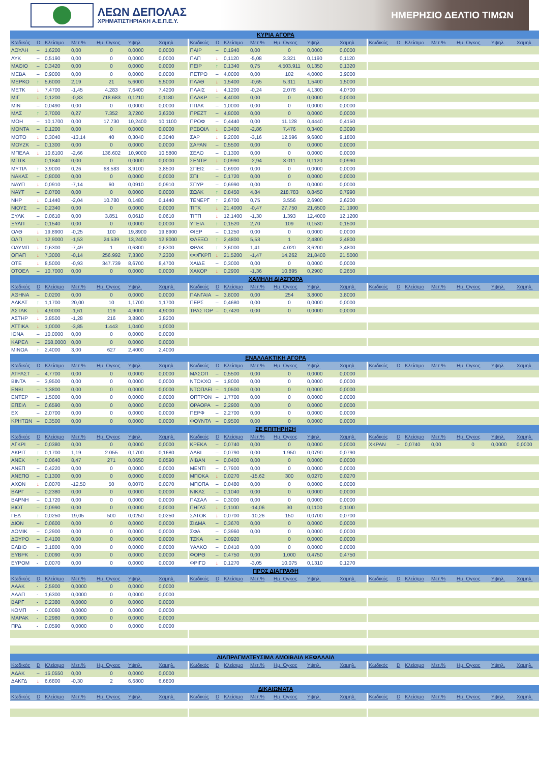ΛΕΩΝ ΔΕΠΟΛΑΣ
ΧΡΗΜΑΤΙΣΤΗΡΙΑΚΗ Α.Ε.Π.Ε.Υ.
ΗΜΕΡΗΣΙΟ ΔΕΛΤΙΟ ΤΙΜΩΝ
| ΚΥΡΙΑ ΑΓΟΡΑ | | | | | | | | | | | | | | | | | | | | |
| Κωδικός | D | Κλείσιμο | Μετ.% | Ημ. Όγκος | Υψηλ. | Χαμηλ. | Κωδικός | D | Κλείσιμο | Μετ.% | Ημ. Όγκος | Υψηλ. | Χαμηλ. | Κωδικός | D | Κλείσιμο | Μετ.% | Ημ. Όγκος | Υψηλ. | Χαμηλ. |
| ΛΟΥΛΗ | – | 1,6200 | 0,00 | 0 | 0,0000 | 0,0000 | ΠΑΙΡ | – | 0,1940 | 0,00 | 0 | 0,0000 | 0,0000 | | | | | | | |
| ΛΥΚ | – | 0,5190 | 0,00 | 0 | 0,0000 | 0,0000 | ΠΑΠ | ↓ | 0,1120 | -5,08 | 3.321 | 0,1190 | 0,1120 | | | | | | | |
| ΜΑΘΙΟ | – | 0,3420 | 0,00 | 0 | 0,0000 | 0,0000 | ΠΕΙΡ | ↑ | 0,1340 | 0,75 | 4.503.911 | 0,1350 | 0,1320 | | | | | | | |
| ΜΕΒΑ | – | 0,9000 | 0,00 | 0 | 0,0000 | 0,0000 | ΠΕΤΡΟ | – | 4,0000 | 0,00 | 102 | 4,0000 | 3,9000 | | | | | | | |
| ΜΕΡΚΟ | ↑ | 5,6000 | 2,19 | 21 | 5,6000 | 5,5000 | ΠΛΑΘ | ↓ | 1,5400 | -0,65 | 5.311 | 1,5400 | 1,5000 | | | | | | | |
| ΜΕΤΚ | ↓ | 7,4700 | -1,45 | 4.283 | 7,6400 | 7,4200 | ΠΛΑΙΣ | ↓ | 4,1200 | -0,24 | 2.078 | 4,1300 | 4,0700 | | | | | | | |
| ΜΙΓ | ↓ | 0,1200 | -0,83 | 718.683 | 0,1210 | 0,1180 | ΠΛΑΚΡ | – | 4,4000 | 0,00 | 0 | 0,0000 | 0,0000 | | | | | | | |
| ΜΙΝ | – | 0,0490 | 0,00 | 0 | 0,0000 | 0,0000 | ΠΠΑΚ | – | 1,0000 | 0,00 | 0 | 0,0000 | 0,0000 | | | | | | | |
| ΜΛΣ | ↑ | 3,7000 | 0,27 | 7.352 | 3,7200 | 3,6300 | ΠΡΕΖΤ | – | 4,8000 | 0,00 | 0 | 0,0000 | 0,0000 | | | | | | | |
| ΜΟΗ | – | 10,1700 | 0,00 | 17.730 | 10,2400 | 10,1100 | ΠΡΟΦ | – | 0,4440 | 0,00 | 11.128 | 0,4440 | 0,4150 | | | | | | | |
| ΜΟΝΤΑ | – | 0,1200 | 0,00 | 0 | 0,0000 | 0,0000 | ΡΕΒΟΙΛ | ↓ | 0,3400 | -2,86 | 7.476 | 0,3400 | 0,3090 | | | | | | | |
| ΜΟΤΟ | ↓ | 0,3040 | -13,14 | 40 | 0,3040 | 0,3040 | ΣΑΡ | ↓ | 9,2000 | -3,16 | 12.596 | 9,6800 | 9,1800 | | | | | | | |
| ΜΟΥΖΚ | – | 0,1300 | 0,00 | 0 | 0,0000 | 0,0000 | ΣΑΡΑΝ | – | 0,5500 | 0,00 | 0 | 0,0000 | 0,0000 | | | | | | | |
| ΜΠΕΛΑ | ↓ | 10,6100 | -2,66 | 136.602 | 10,9000 | 10,5800 | ΣΕΛΟ | – | 0,1300 | 0,00 | 0 | 0,0000 | 0,0000 | | | | | | | |
| ΜΠΤΚ | – | 0,1840 | 0,00 | 0 | 0,0000 | 0,0000 | ΣΕΝΤΡ | ↓ | 0,0990 | -2,94 | 3.011 | 0,1120 | 0,0990 | | | | | | | |
| ΜΥΤΙΛ | ↑ | 3,9000 | 0,26 | 68.583 | 3,9100 | 3,8500 | ΣΠΕΙΣ | – | 0,6900 | 0,00 | 0 | 0,0000 | 0,0000 | | | | | | | |
| ΝΑΚΑΣ | – | 0,8000 | 0,00 | 0 | 0,0000 | 0,0000 | ΣΠΙ | – | 0,1720 | 0,00 | 0 | 0,0000 | 0,0000 | | | | | | | |
| ΝΑΥΠ | ↓ | 0,0910 | -7,14 | 60 | 0,0910 | 0,0910 | ΣΠΥΡ | – | 0,6990 | 0,00 | 0 | 0,0000 | 0,0000 | | | | | | | |
| ΝΑΥΤ | – | 0,0700 | 0,00 | 0 | 0,0000 | 0,0000 | ΣΩΛΚ | ↑ | 0,8450 | 4,84 | 218.783 | 0,8450 | 0,7990 | | | | | | | |
| ΝΗΡ | ↓ | 0,1440 | -2,04 | 10.780 | 0,1480 | 0,1440 | ΤΕΝΕΡΓ | ↑ | 2,6700 | 0,75 | 3.556 | 2,6900 | 2,6200 | | | | | | | |
| ΝΙΟΥΣ | – | 0,2340 | 0,00 | 0 | 0,0000 | 0,0000 | ΤΙΤΚ | ↓ | 21,4000 | -0,47 | 27.750 | 21,6500 | 21,1900 | | | | | | | |
| ΞΥΛΚ | – | 0,0610 | 0,00 | 3.851 | 0,0610 | 0,0610 | ΤΙΤΠ | ↓ | 12,1400 | -1,30 | 1.393 | 12,4000 | 12,1200 | | | | | | | |
| ΞΥΛΠ | – | 0,1540 | 0,00 | 0 | 0,0000 | 0,0000 | ΥΓΕΙΑ | ↑ | 0,1520 | 2,70 | 109 | 0,1530 | 0,1500 | | | | | | | |
| ΟΛΘ | ↓ | 19,8900 | -0,25 | 100 | 19,8900 | 19,8900 | ΦΙΕΡ | – | 0,1250 | 0,00 | 0 | 0,0000 | 0,0000 | | | | | | | |
| ΟΛΠ | ↓ | 12,9000 | -1,53 | 24.539 | 13,2400 | 12,8000 | ΦΛΕΞΟ | ↑ | 2,4800 | 5,53 | 1 | 2,4800 | 2,4800 | | | | | | | |
| ΟΛΥΜΠ | ↓ | 0,6300 | -7,49 | 1 | 0,6300 | 0,6300 | ΦΡΛΚ | ↑ | 3,6000 | 1,41 | 4.020 | 3,6200 | 3,4800 | | | | | | | |
| ΟΠΑΠ | ↓ | 7,3000 | -0,14 | 256.992 | 7,3300 | 7,2300 | ΦΦΓΚΡΠ | ↓ | 21,5200 | -1,47 | 14.262 | 21,8400 | 21,5000 | | | | | | | |
| ΟΤΕ | ↓ | 8,5000 | -0,93 | 347.739 | 8,6700 | 8,4700 | ΧΑΙΔΕ | – | 0,3000 | 0,00 | 0 | 0,0000 | 0,0000 | | | | | | | |
| ΟΤΟΕΛ | – | 10,7000 | 0,00 | 0 | 0,0000 | 0,0000 | ΧΑΚΟΡ | ↓ | 0,2900 | -1,36 | 10.895 | 0,2900 | 0,2650 | | | | | | | |
| ΧΑΜΗΛΗ ΔΙΑΣΠΟΡΑ | | | | | | | | | | | | | | | | | | | | |
| Κωδικός | D | Κλείσιμο | Μετ.% | Ημ. Όγκος | Υψηλ. | Χαμηλ. | Κωδικός | D | Κλείσιμο | Μετ.% | Ημ. Όγκος | Υψηλ. | Χαμηλ. | Κωδικός | D | Κλείσιμο | Μετ.% | Ημ. Όγκος | Υψηλ. | Χαμηλ. |
| ΑΘΗΝΑ | – | 0,0200 | 0,00 | 0 | 0,0000 | 0,0000 | ΠΑΝΓΑΙΑ | – | 3,8000 | 0,00 | 254 | 3,8000 | 3,8000 | | | | | | | |
| ΑΛΚΑΤ | ↑ | 1,1700 | 20,00 | 10 | 1,1700 | 1,1700 | ΠΕΡΣ | – | 0,4680 | 0,00 | 0 | 0,0000 | 0,0000 | | | | | | | |
| ΑΣΤΑΚ | ↓ | 4,9000 | -1,61 | 119 | 4,9000 | 4,9000 | ΤΡΑΣΤΟΡ | – | 0,7420 | 0,00 | 0 | 0,0000 | 0,0000 | | | | | | | |
| ΑΣΤΗΡ | ↓ | 3,8500 | -1,28 | 216 | 3,8800 | 3,8200 | | | | | | | | | | | | | | |
| ΑΤΤΙΚΑ | ↓ | 1,0000 | -3,85 | 1.443 | 1,0400 | 1,0000 | | | | | | | | | | | | | | |
| ΙΟΝΑ | – | 10,0000 | 0,00 | 0 | 0,0000 | 0,0000 | | | | | | | | | | | | | | |
| ΚΑΡΕΛ | – | 258,0000 | 0,00 | 0 | 0,0000 | 0,0000 | | | | | | | | | | | | | | |
| ΜΙΝΟΑ | ↑ | 2,4000 | 3,00 | 627 | 2,4000 | 2,4000 | | | | | | | | | | | | | | |
| ΕΝΑΛΛΑΚΤΙΚΗ ΑΓΟΡΑ | | | | | | | | | | | | | | | | | | | | |
| Κωδικός | D | Κλείσιμο | Μετ.% | Ημ. Όγκος | Υψηλ. | Χαμηλ. | Κωδικός | D | Κλείσιμο | Μετ.% | Ημ. Όγκος | Υψηλ. | Χαμηλ. | Κωδικός | D | Κλείσιμο | Μετ.% | Ημ. Όγκος | Υψηλ. | Χαμηλ. |
| ΑΤΡΑΣΤ | – | 4,7700 | 0,00 | 0 | 0,0000 | 0,0000 | ΜΑΣΟΠ | – | 0,5500 | 0,00 | 0 | 0,0000 | 0,0000 | | | | | | | |
| ΒΙΝΤΑ | – | 3,9500 | 0,00 | 0 | 0,0000 | 0,0000 | ΝΤΟΚΧΟ | – | 1,8000 | 0,00 | 0 | 0,0000 | 0,0000 | | | | | | | |
| ΕΝΒΙ | – | 1,3800 | 0,00 | 0 | 0,0000 | 0,0000 | ΝΤΟΠΛΕΙ | – | 1,0500 | 0,00 | 0 | 0,0000 | 0,0000 | | | | | | | |
| ΕΝΤΕΡ | – | 1,5000 | 0,00 | 0 | 0,0000 | 0,0000 | ΟΠΤΡΟΝ | – | 1,7700 | 0,00 | 0 | 0,0000 | 0,0000 | | | | | | | |
| ΕΠΣΙΛ | – | 0,6590 | 0,00 | 0 | 0,0000 | 0,0000 | ΟΡΑΟΡΑ | – | 2,2900 | 0,00 | 0 | 0,0000 | 0,0000 | | | | | | | |
| ΕΧ | – | 2,0700 | 0,00 | 0 | 0,0000 | 0,0000 | ΠΕΡΦ | – | 2,2700 | 0,00 | 0 | 0,0000 | 0,0000 | | | | | | | |
| ΚΡΗΤΩΝ | – | 0,3500 | 0,00 | 0 | 0,0000 | 0,0000 | ΦΟΥΝΤΛ | – | 0,9500 | 0,00 | 0 | 0,0000 | 0,0000 | | | | | | | |
| ΣΕ ΕΠΙΤΗΡΗΣΗ | | | | | | | | | | | | | | | | | | | | |
| Κωδικός | D | Κλείσιμο | Μετ.% | Ημ. Όγκος | Υψηλ. | Χαμηλ. | Κωδικός | D | Κλείσιμο | Μετ.% | Ημ. Όγκος | Υψηλ. | Χαμηλ. | Κωδικός | D | Κλείσιμο | Μετ.% | Ημ. Όγκος | Υψηλ. | Χαμηλ. |
| ΑΓΚΡΙ | – | 0,0380 | 0,00 | 0 | 0,0000 | 0,0000 | ΚΡΕΚΑ | – | 0,0740 | 0,00 | 0 | 0,0000 | 0,0000 | ΧΚΡΑΝ | – | 0,0740 | 0,00 | 0 | 0,0000 | 0,0000 |
| ΑΚΡΙΤ | ↑ | 0,1700 | 1,19 | 2.055 | 0,1700 | 0,1680 | ΛΑΒΙ | – | 0,0790 | 0,00 | 1.950 | 0,0790 | 0,0790 | | | | | | | |
| ΑΝΕΚ | ↑ | 0,0640 | 8,47 | 271 | 0,0650 | 0,0590 | ΛΙΒΑΝ | – | 0,0400 | 0,00 | 0 | 0,0000 | 0,0000 | | | | | | | |
| ΑΝΕΠ | – | 0,4220 | 0,00 | 0 | 0,0000 | 0,0000 | ΜΕΝΤΙ | – | 0,7900 | 0,00 | 0 | 0,0000 | 0,0000 | | | | | | | |
| ΑΝΕΠΟ | – | 0,1300 | 0,00 | 0 | 0,0000 | 0,0000 | ΜΠΟΚΑ | ↓ | 0,0270 | -15,62 | 300 | 0,0270 | 0,0270 | | | | | | | |
| ΑΧΟΝ | ↓ | 0,0070 | -12,50 | 50 | 0,0070 | 0,0070 | ΜΠΟΠΑ | – | 0,0480 | 0,00 | 0 | 0,0000 | 0,0000 | | | | | | | |
| ΒΑΡΓ | – | 0,2380 | 0,00 | 0 | 0,0000 | 0,0000 | ΝΙΚΑΣ | – | 0,1040 | 0,00 | 0 | 0,0000 | 0,0000 | | | | | | | |
| ΒΑΡΝΗ | – | 0,1720 | 0,00 | 0 | 0,0000 | 0,0000 | ΠΑΣΑΛ | – | 0,3000 | 0,00 | 0 | 0,0000 | 0,0000 | | | | | | | |
| ΒΙΟΤ | – | 0,0990 | 0,00 | 0 | 0,0000 | 0,0000 | ΠΗΓΑΣ | ↓ | 0,1100 | -14,06 | 30 | 0,1100 | 0,1100 | | | | | | | |
| ΓΕΔ | ↑ | 0,0250 | 19,05 | 500 | 0,0250 | 0,0250 | ΣΑΤΟΚ | ↓ | 0,0700 | -10,26 | 150 | 0,0700 | 0,0700 | | | | | | | |
| ΔΙΟΝ | – | 0,0600 | 0,00 | 0 | 0,0000 | 0,0000 | ΣΙΔΜΑ | – | 0,3670 | 0,00 | 0 | 0,0000 | 0,0000 | | | | | | | |
| ΔΟΜΙΚ | – | 0,2900 | 0,00 | 0 | 0,0000 | 0,0000 | ΣΦΑ | – | 0,3960 | 0,00 | 0 | 0,0000 | 0,0000 | | | | | | | |
| ΔΟΥΡΟ | – | 0,4100 | 0,00 | 0 | 0,0000 | 0,0000 | ΤΖΚΑ | – | 0,0920 | | 0 | 0,0000 | 0,0000 | | | | | | | |
| ΕΛΒΙΟ | – | 3,1800 | 0,00 | 0 | 0,0000 | 0,0000 | ΥΑΛΚΟ | – | 0,0410 | 0,00 | 0 | 0,0000 | 0,0000 | | | | | | | |
| ΕΥΒΡΚ | - | 0,0090 | 0,00 | 0 | 0,0000 | 0,0000 | ΦΟΡΘ | – | 0,4750 | 0,00 | 1.000 | 0,4750 | 0,4750 | | | | | | | |
| ΕΥΡΟΜ | - | 0,0070 | 0,00 | 0 | 0,0000 | 0,0000 | ΦΡΙΓΟ | ↓ | 0,1270 | -3,05 | 10.075 | 0,1310 | 0,1270 | | | | | | | |
| ΠΡΟΣ ΔΙΑΓΡΑΦΗ | | | | | | | | | | | | | | | | | | | | |
| Κωδικός | D | Κλείσιμο | Μετ.% | Ημ. Όγκος | Υψηλ. | Χαμηλ. | Κωδικός | D | Κλείσιμο | Μετ.% | Ημ. Όγκος | Υψηλ. | Χαμηλ. | Κωδικός | D | Κλείσιμο | Μετ.% | Ημ. Όγκος | Υψηλ. | Χαμηλ. |
| ΑΑΑΚ | - | 2,5900 | 0,0000 | 0 | 0,0000 | 0,0000 | | | | | | | | | | | | | | |
| ΑΑΑΠ | - | 1,6300 | 0,0000 | 0 | 0,0000 | 0,0000 | | | | | | | | | | | | | | |
| ΒΑΡΓ | - | 0,2380 | 0,0000 | 0 | 0,0000 | 0,0000 | | | | | | | | | | | | | | |
| ΚΟΜΠ | - | 0,0060 | 0,0000 | 0 | 0,0000 | 0,0000 | | | | | | | | | | | | | | |
| ΜΑΡΑΚ | - | 0,2980 | 0,0000 | 0 | 0,0000 | 0,0000 | | | | | | | | | | | | | | |
| ΠΡΔ | - | 0,0590 | 0,0000 | 0 | 0,0000 | 0,0000 | | | | | | | | | | | | | | |
| ΔΙΑΠΡΑΓΜΑΤΕΥΣΙΜΑ ΑΜΟΙΒΑΙΑ ΚΕΦΑΛΑΙΑ | | | | | | | | | | | | | | | | | | | | |
| Κωδικός | D | Κλείσιμο | Μετ.% | Ημ. Όγκος | Υψηλ. | Χαμηλ. | Κωδικός | D | Κλείσιμο | Μετ.% | Ημ. Όγκος | Υψηλ. | Χαμηλ. | Κωδικός | D | Κλείσιμο | Μετ.% | Ημ. Όγκος | Υψηλ. | Χαμηλ. |
| ΑΔΑΚ | – | 15,0550 | 0,00 | 0 | 0,0000 | 0,0000 | | | | | | | | | | | | | | |
| ΔΑΚΓΔ | ↓ | 6,6800 | -0,30 | 2 | 6,6800 | 6,6800 | | | | | | | | | | | | | | |
| ΔΙΚΑΙΩΜΑΤΑ | | | | | | | | | | | | | | | | | | | | |
| Κωδικός | D | Κλείσιμο | Μετ.% | Ημ. Όγκος | Υψηλ. | Χαμηλ. | Κωδικός | D | Κλείσιμο | Μετ.% | Ημ. Όγκος | Υψηλ. | Χαμηλ. | Κωδικός | D | Κλείσιμο | Μετ.% | Ημ. Όγκος | Υψηλ. | Χαμηλ. |